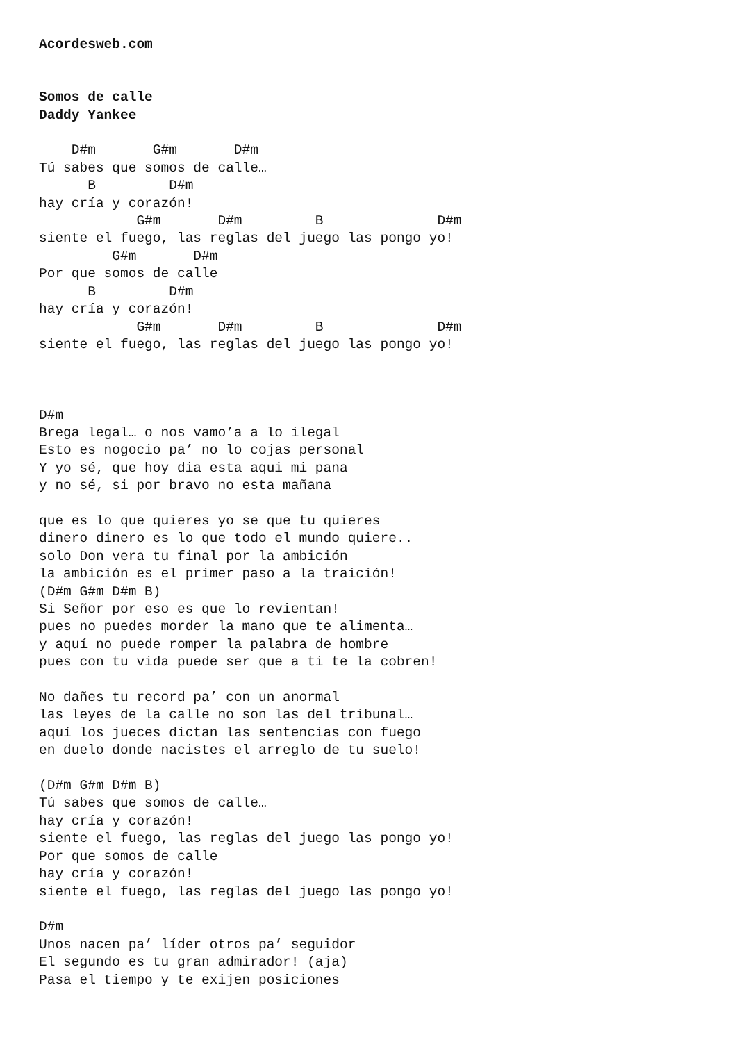Acordesweb.com


Somos de calle
Daddy Yankee

    D#m       G#m       D#m
Tú sabes que somos de calle…
      B         D#m
hay cría y corazón!
            G#m       D#m         B              D#m
siente el fuego, las reglas del juego las pongo yo!
         G#m       D#m
Por que somos de calle
      B         D#m
hay cría y corazón!
            G#m       D#m         B              D#m
siente el fuego, las reglas del juego las pongo yo!



D#m
Brega legal… o nos vamo’a a lo ilegal
Esto es nogocio pa’ no lo cojas personal
Y yo sé, que hoy dia esta aqui mi pana
y no sé, si por bravo no esta mañana

que es lo que quieres yo se que tu quieres
dinero dinero es lo que todo el mundo quiere..
solo Don vera tu final por la ambición
la ambición es el primer paso a la traición!
(D#m G#m D#m B)
Si Señor por eso es que lo revientan!
pues no puedes morder la mano que te alimenta…
y aquí no puede romper la palabra de hombre
pues con tu vida puede ser que a ti te la cobren!

No dañes tu record pa’ con un anormal
las leyes de la calle no son las del tribunal…
aquí los jueces dictan las sentencias con fuego
en duelo donde nacistes el arreglo de tu suelo!

(D#m G#m D#m B)
Tú sabes que somos de calle…
hay cría y corazón!
siente el fuego, las reglas del juego las pongo yo!
Por que somos de calle
hay cría y corazón!
siente el fuego, las reglas del juego las pongo yo!

D#m
Unos nacen pa’ líder otros pa’ seguidor
El segundo es tu gran admirador! (aja)
Pasa el tiempo y te exijen posiciones